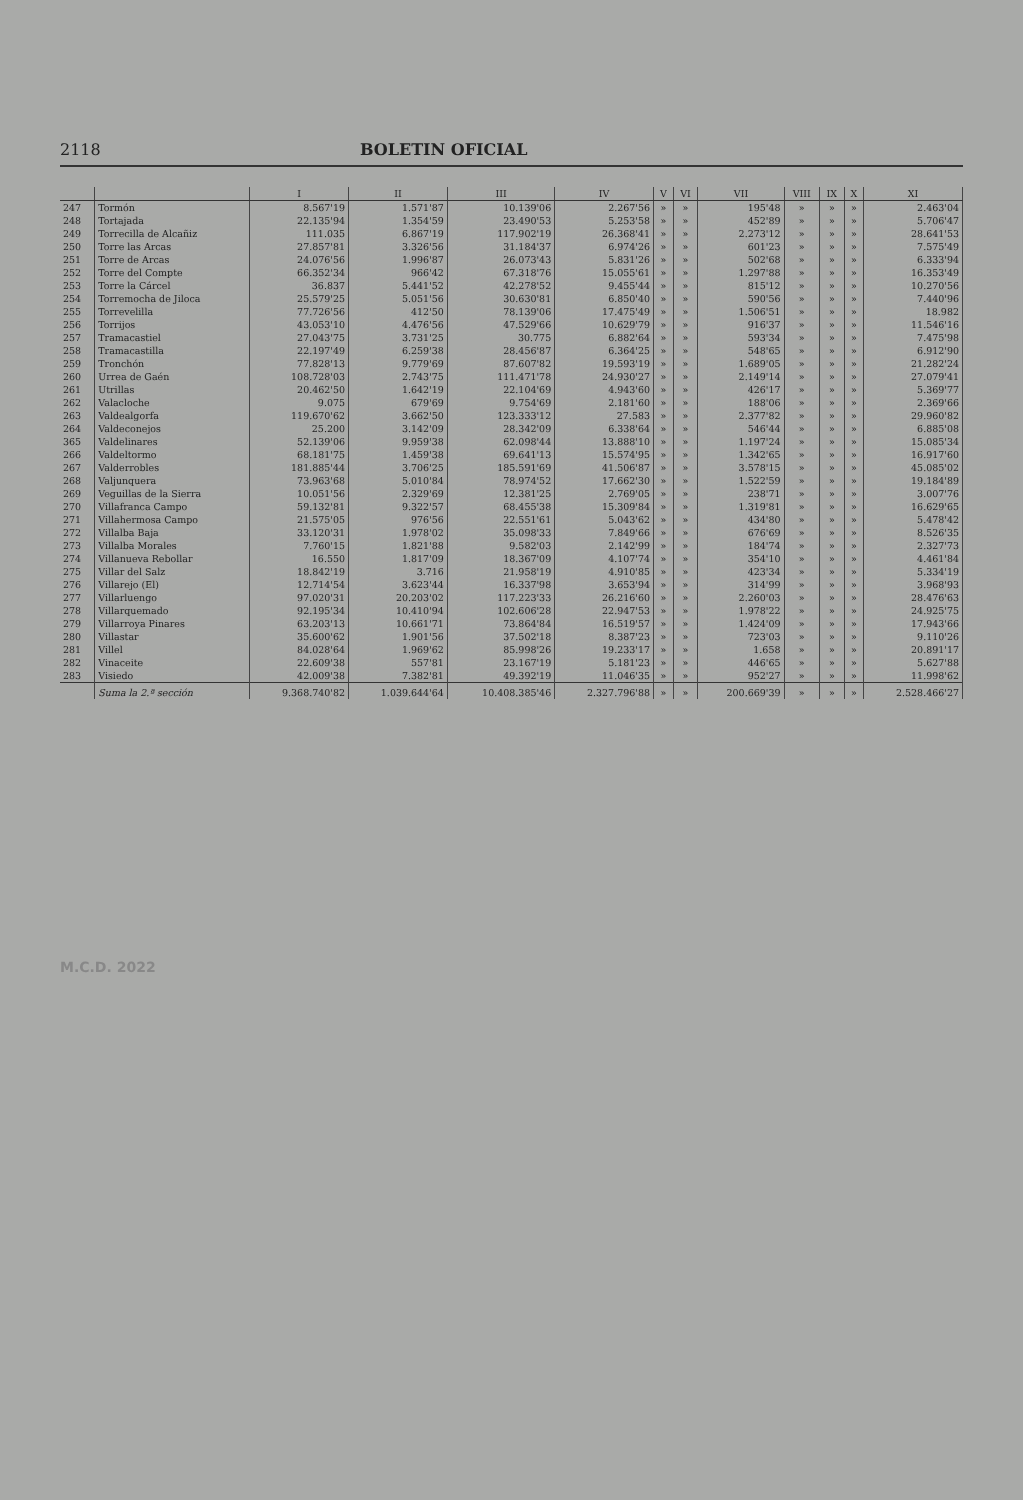2118 BOLETIN OFICIAL
| | | I | II | III | IV | V | VI | VII | VIII | IX | X | XI |
| --- | --- | --- | --- | --- | --- | --- | --- | --- | --- | --- | --- | --- |
| 247 | Tormón | 8.567'19 | 1.571'87 | 10.139'06 | 2.267'56 | » | » | 195'48 | » | » | » | 2.463'04 |
| 248 | Tortajada | 22.135'94 | 1.354'59 | 23.490'53 | 5.253'58 | » | » | 452'89 | » | » | » | 5.706'47 |
| 249 | Torrecilla de Alcañiz | 111.035 | 6.867'19 | 117.902'19 | 26.368'41 | » | » | 2.273'12 | » | » | » | 28.641'53 |
| 250 | Torre las Arcas | 27.857'81 | 3.326'56 | 31.184'37 | 6.974'26 | » | » | 601'23 | » | » | » | 7.575'49 |
| 251 | Torre de Arcas | 24.076'56 | 1.996'87 | 26.073'43 | 5.831'26 | » | » | 502'68 | » | » | » | 6.333'94 |
| 252 | Torre del Compte | 66.352'34 | 966'42 | 67.318'76 | 15.055'61 | » | » | 1.297'88 | » | » | » | 16.353'49 |
| 253 | Torre la Cárcel | 36.837 | 5.441'52 | 42.278'52 | 9.455'44 | » | » | 815'12 | » | » | » | 10.270'56 |
| 254 | Torremocha de Jiloca | 25.579'25 | 5.051'56 | 30.630'81 | 6.850'40 | » | » | 590'56 | » | » | » | 7.440'96 |
| 255 | Torrevelilla | 77.726'56 | 412'50 | 78.139'06 | 17.475'49 | » | » | 1.506'51 | » | » | » | 18.982 |
| 256 | Torrijos | 43.053'10 | 4.476'56 | 47.529'66 | 10.629'79 | » | » | 916'37 | » | » | » | 11.546'16 |
| 257 | Tramacastiel | 27.043'75 | 3.731'25 | 30.775 | 6.882'64 | » | » | 593'34 | » | » | » | 7.475'98 |
| 258 | Tramacastilla | 22.197'49 | 6.259'38 | 28.456'87 | 6.364'25 | » | » | 548'65 | » | » | » | 6.912'90 |
| 259 | Tronchón | 77.828'13 | 9.779'69 | 87.607'82 | 19.593'19 | » | » | 1.689'05 | » | » | » | 21.282'24 |
| 260 | Urrea de Gaén | 108.728'03 | 2.743'75 | 111.471'78 | 24.930'27 | » | » | 2.149'14 | » | » | » | 27.079'41 |
| 261 | Utrillas | 20.462'50 | 1.642'19 | 22.104'69 | 4.943'60 | » | » | 426'17 | » | » | » | 5.369'77 |
| 262 | Valacloche | 9.075 | 679'69 | 9.754'69 | 2.181'60 | » | » | 188'06 | » | » | » | 2.369'66 |
| 263 | Valdealgorfa | 119.670'62 | 3.662'50 | 123.333'12 | 27.583 | » | » | 2.377'82 | » | » | » | 29.960'82 |
| 264 | Valdeconejos | 25.200 | 3.142'09 | 28.342'09 | 6.338'64 | » | » | 546'44 | » | » | » | 6.885'08 |
| 365 | Valdelinares | 52.139'06 | 9.959'38 | 62.098'44 | 13.888'10 | » | » | 1.197'24 | » | » | » | 15.085'34 |
| 266 | Valdeltormo | 68.181'75 | 1.459'38 | 69.641'13 | 15.574'95 | » | » | 1.342'65 | » | » | » | 16.917'60 |
| 267 | Valderrobles | 181.885'44 | 3.706'25 | 185.591'69 | 41.506'87 | » | » | 3.578'15 | » | » | » | 45.085'02 |
| 268 | Valjunquera | 73.963'68 | 5.010'84 | 78.974'52 | 17.662'30 | » | » | 1.522'59 | » | » | » | 19.184'89 |
| 269 | Veguillas de la Sierra | 10.051'56 | 2.329'69 | 12.381'25 | 2.769'05 | » | » | 238'71 | » | » | » | 3.007'76 |
| 270 | Villafranca Campo | 59.132'81 | 9.322'57 | 68.455'38 | 15.309'84 | » | » | 1.319'81 | » | » | » | 16.629'65 |
| 271 | Villahermosa Campo | 21.575'05 | 976'56 | 22.551'61 | 5.043'62 | » | » | 434'80 | » | » | » | 5.478'42 |
| 272 | Villalba Baja | 33.120'31 | 1.978'02 | 35.098'33 | 7.849'66 | » | » | 676'69 | » | » | » | 8.526'35 |
| 273 | Villalba Morales | 7.760'15 | 1.821'88 | 9.582'03 | 2.142'99 | » | » | 184'74 | » | » | » | 2.327'73 |
| 274 | Villanueva Rebollar | 16.550 | 1.817'09 | 18.367'09 | 4.107'74 | » | » | 354'10 | » | » | » | 4.461'84 |
| 275 | Villar del Salz | 18.842'19 | 3.716 | 21.958'19 | 4.910'85 | » | » | 423'34 | » | » | » | 5.334'19 |
| 276 | Villarejo (El) | 12.714'54 | 3.623'44 | 16.337'98 | 3.653'94 | » | » | 314'99 | » | » | » | 3.968'93 |
| 277 | Villarluengo | 97.020'31 | 20.203'02 | 117.223'33 | 26.216'60 | » | » | 2.260'03 | » | » | » | 28.476'63 |
| 278 | Villarquemado | 92.195'34 | 10.410'94 | 102.606'28 | 22.947'53 | » | » | 1.978'22 | » | » | » | 24.925'75 |
| 279 | Villarroya Pinares | 63.203'13 | 10.661'71 | 73.864'84 | 16.519'57 | » | » | 1.424'09 | » | » | » | 17.943'66 |
| 280 | Villastar | 35.600'62 | 1.901'56 | 37.502'18 | 8.387'23 | » | » | 723'03 | » | » | » | 9.110'26 |
| 281 | Villel | 84.028'64 | 1.969'62 | 85.998'26 | 19.233'17 | » | » | 1.658 | » | » | » | 20.891'17 |
| 282 | Vinaceite | 22.609'38 | 557'81 | 23.167'19 | 5.181'23 | » | » | 446'65 | » | » | » | 5.627'88 |
| 283 | Visiedo | 42.009'38 | 7.382'81 | 49.392'19 | 11.046'35 | » | » | 952'27 | » | » | » | 11.998'62 |
| | Suma la 2.ª sección | 9.368.740'82 | 1.039.644'64 | 10.408.385'46 | 2.327.796'88 | » | » | 200.669'39 | » | » | » | 2.528.466'27 |
M.C.D. 2022